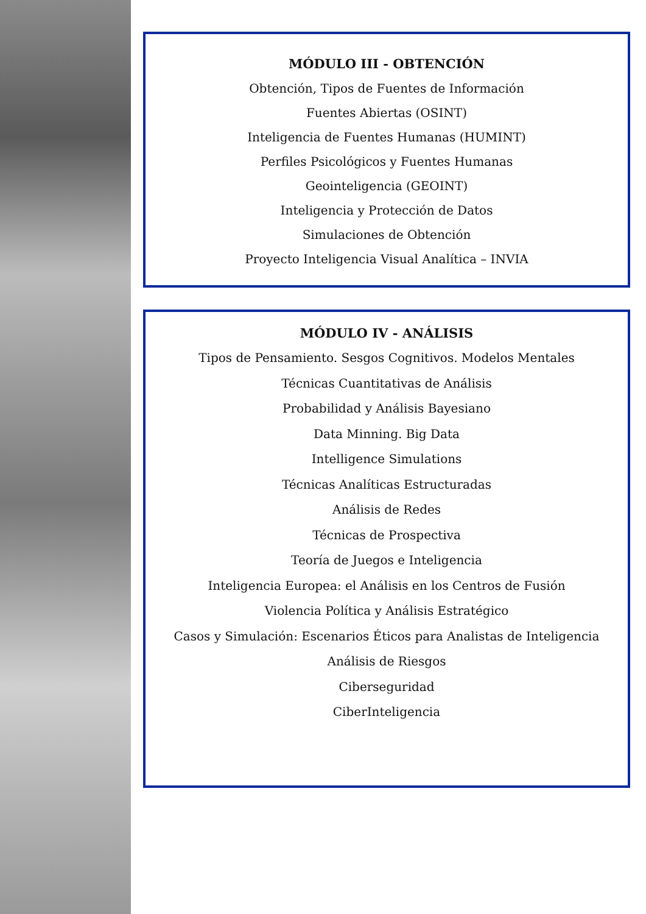MÓDULO III - OBTENCIÓN
Obtención, Tipos de Fuentes de Información
Fuentes Abiertas (OSINT)
Inteligencia de Fuentes Humanas (HUMINT)
Perfiles Psicológicos y Fuentes Humanas
Geointeligencia (GEOINT)
Inteligencia y Protección de Datos
Simulaciones de Obtención
Proyecto Inteligencia Visual Analítica – INVIA
MÓDULO IV - ANÁLISIS
Tipos de Pensamiento. Sesgos Cognitivos. Modelos Mentales
Técnicas Cuantitativas de Análisis
Probabilidad y Análisis Bayesiano
Data Minning. Big Data
Intelligence Simulations
Técnicas Analíticas Estructuradas
Análisis de Redes
Técnicas de Prospectiva
Teoría de Juegos e Inteligencia
Inteligencia Europea: el Análisis en los Centros de Fusión
Violencia Política y Análisis Estratégico
Casos y Simulación: Escenarios Éticos para Analistas de Inteligencia
Análisis de Riesgos
Ciberseguridad
CiberInteligencia